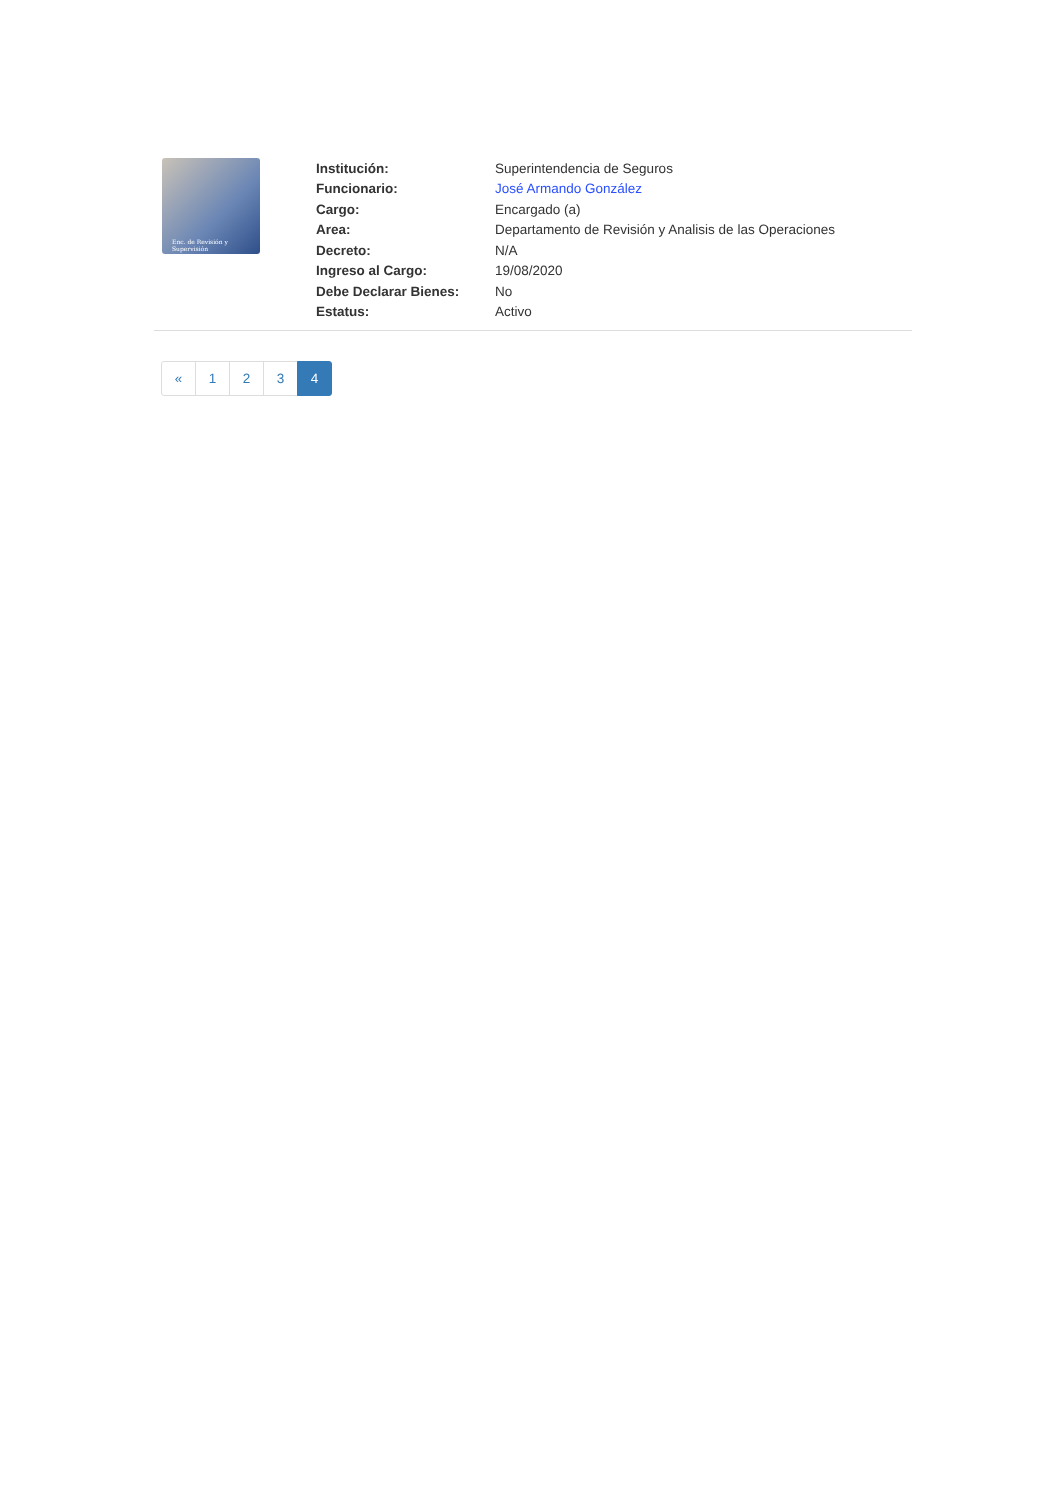Enc. de Revisión y Supervisión
| Institución: | Superintendencia de Seguros |
| Funcionario: | José Armando González |
| Cargo: | Encargado (a) |
| Area: | Departamento de Revisión y Analisis de las Operaciones |
| Decreto: | N/A |
| Ingreso al Cargo: | 19/08/2020 |
| Debe Declarar Bienes: | No |
| Estatus: | Activo |
« 1 2 3 4